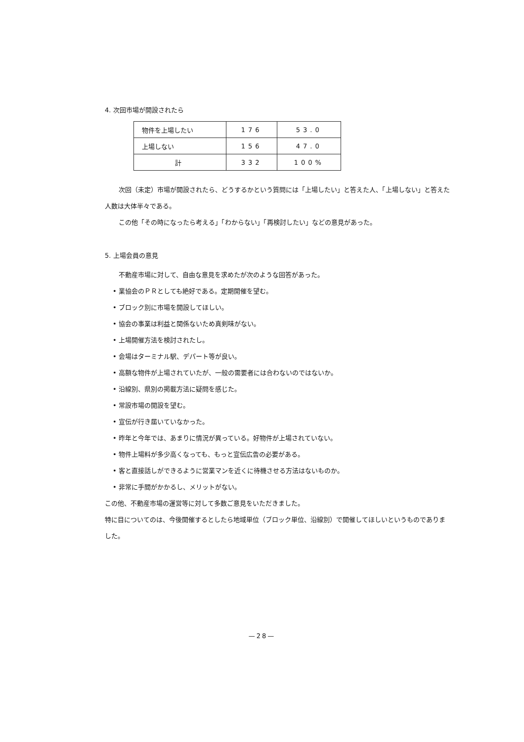4. 次回市場が開設されたら
| 物件を上場したい | 176 | 53.0 |
| 上場しない | 156 | 47.0 |
| 計 | 332 | 100% |
次回（未定）市場が開設されたら、どうするかという質問には「上場したい」と答えた人、「上場しない」と答えた人数は大体半々である。
この他「その時になったら考える」「わからない」「再検討したい」などの意見があった。
5. 上場会員の意見
不動産市場に対して、自由な意見を求めたが次のような回答があった。
• 業協会のＰＲとしても絶好である。定期開催を望む。
• ブロック別に市場を開設してほしい。
• 協会の事業は利益と関係ないため真剣味がない。
• 上場開催方法を検討されたし。
• 会場はターミナル駅、デパート等が良い。
• 高額な物件が上場されていたが、一般の需要者には合わないのではないか。
• 沿線別、県別の掲載方法に疑問を感じた。
• 常設市場の開設を望む。
• 宣伝が行き届いていなかった。
• 昨年と今年では、あまりに情況が異っている。好物件が上場されていない。
• 物件上場料が多少高くなっても、もっと宣伝広告の必要がある。
• 客と直接話しができるように営業マンを近くに待機させる方法はないものか。
• 非常に手間がかかるし、メリットがない。
この他、不動産市場の運営等に対して多数ご意見をいただきました。
特に目についてのは、今後開催するとしたら地域単位（ブロック単位、沿線別）で開催してほしいというものでありました。
—28—